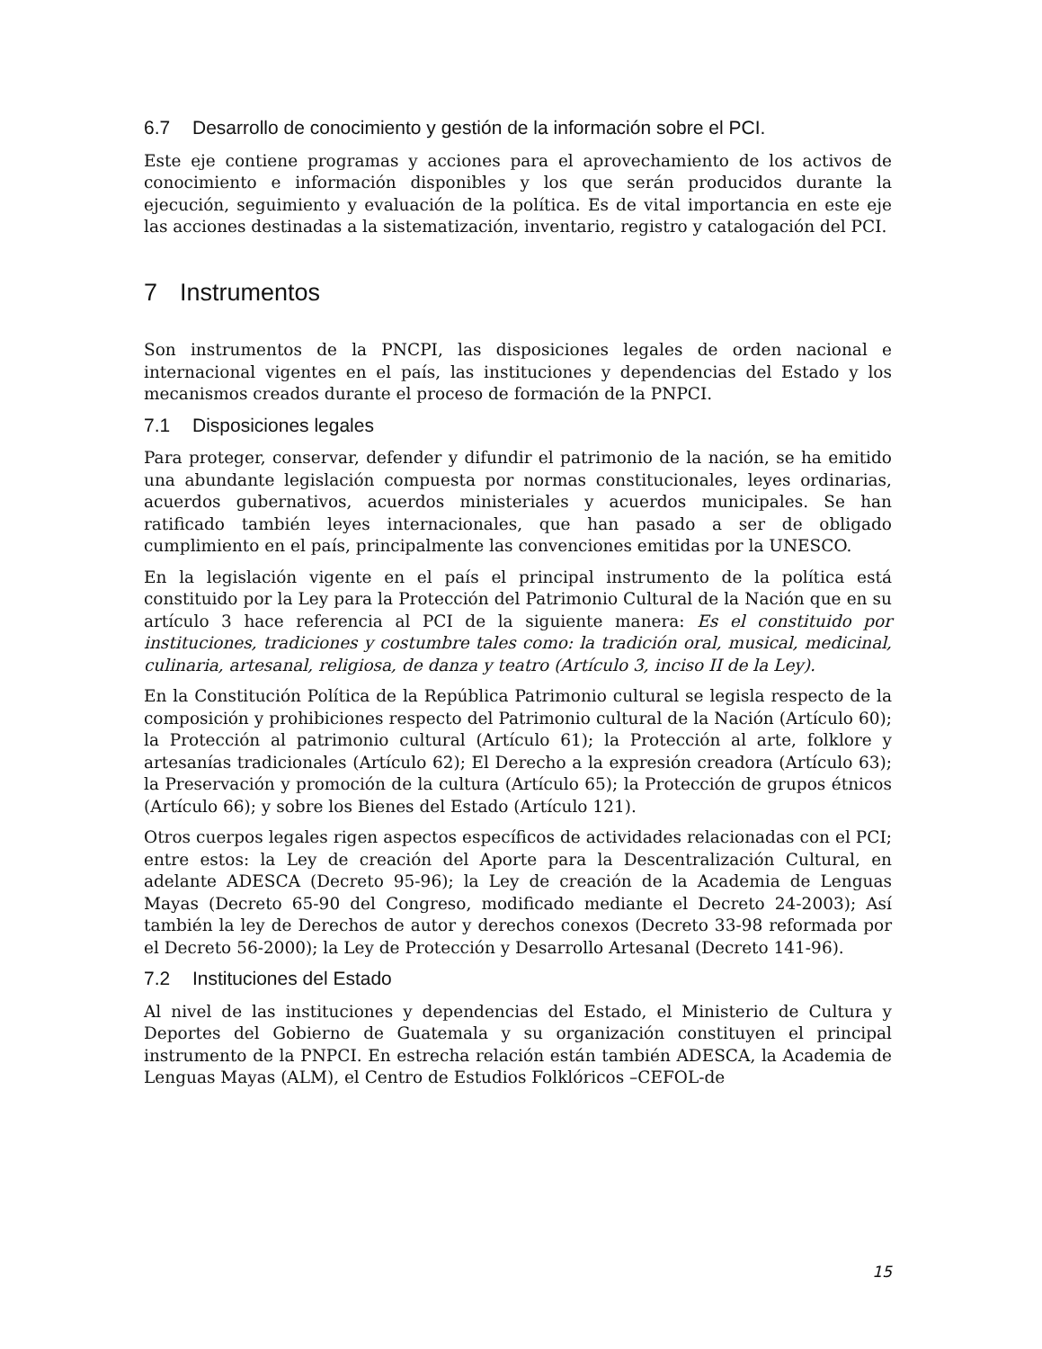6.7 Desarrollo de conocimiento y gestión de la información sobre el PCI.
Este eje contiene programas y acciones para el aprovechamiento de los activos de conocimiento e información disponibles y los que serán producidos durante la ejecución, seguimiento y evaluación de la política. Es de vital importancia en este eje las acciones destinadas a la sistematización, inventario, registro y catalogación del PCI.
7 Instrumentos
Son instrumentos de la PNCPI, las disposiciones legales de orden nacional e internacional vigentes en el país, las instituciones y dependencias del Estado y los mecanismos creados durante el proceso de formación de la PNPCI.
7.1 Disposiciones legales
Para proteger, conservar, defender y difundir el patrimonio de la nación, se ha emitido una abundante legislación compuesta por normas constitucionales, leyes ordinarias, acuerdos gubernativos, acuerdos ministeriales y acuerdos municipales. Se han ratificado también leyes internacionales, que han pasado a ser de obligado cumplimiento en el país, principalmente las convenciones emitidas por la UNESCO.
En la legislación vigente en el país el principal instrumento de la política está constituido por la Ley para la Protección del Patrimonio Cultural de la Nación que en su artículo 3 hace referencia al PCI de la siguiente manera: Es el constituido por instituciones, tradiciones y costumbre tales como: la tradición oral, musical, medicinal, culinaria, artesanal, religiosa, de danza y teatro (Artículo 3, inciso II de la Ley).
En la Constitución Política de la República Patrimonio cultural se legisla respecto de la composición y prohibiciones respecto del Patrimonio cultural de la Nación (Artículo 60); la Protección al patrimonio cultural (Artículo 61); la Protección al arte, folklore y artesanías tradicionales (Artículo 62); El Derecho a la expresión creadora (Artículo 63); la Preservación y promoción de la cultura (Artículo 65); la Protección de grupos étnicos (Artículo 66); y sobre los Bienes del Estado (Artículo 121).
Otros cuerpos legales rigen aspectos específicos de actividades relacionadas con el PCI; entre estos: la Ley de creación del Aporte para la Descentralización Cultural, en adelante ADESCA (Decreto 95-96); la Ley de creación de la Academia de Lenguas Mayas (Decreto 65-90 del Congreso, modificado mediante el Decreto 24-2003); Así también la ley de Derechos de autor y derechos conexos (Decreto 33-98 reformada por el Decreto 56-2000); la Ley de Protección y Desarrollo Artesanal (Decreto 141-96).
7.2 Instituciones del Estado
Al nivel de las instituciones y dependencias del Estado, el Ministerio de Cultura y Deportes del Gobierno de Guatemala y su organización constituyen el principal instrumento de la PNPCI. En estrecha relación están también ADESCA, la Academia de Lenguas Mayas (ALM), el Centro de Estudios Folklóricos –CEFOL-de
15